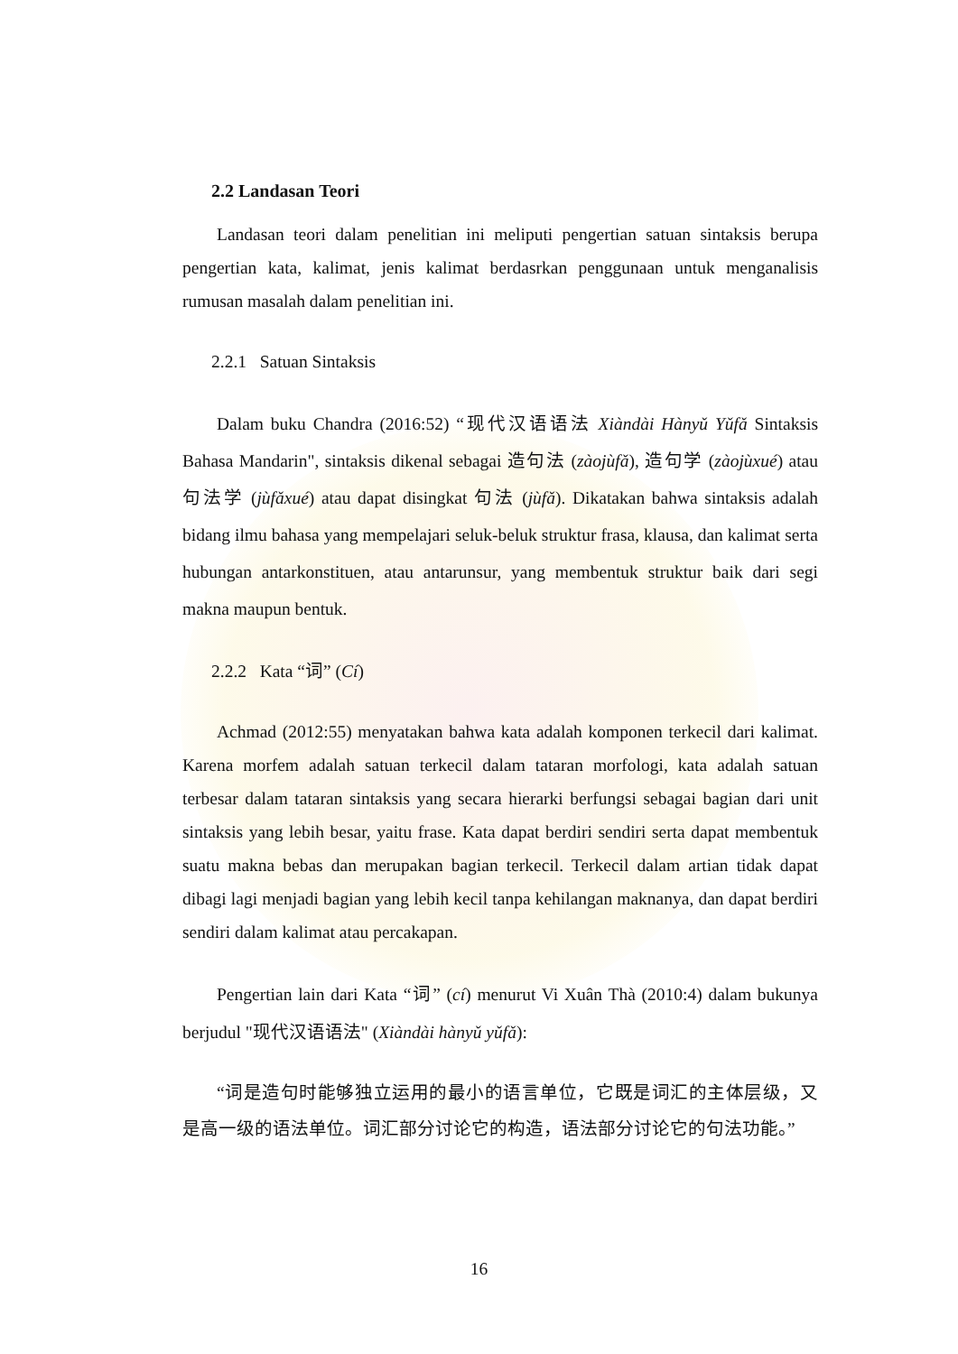2.2 Landasan Teori
Landasan teori dalam penelitian ini meliputi pengertian satuan sintaksis berupa pengertian kata, kalimat, jenis kalimat berdasrkan penggunaan untuk menganalisis rumusan masalah dalam penelitian ini.
2.2.1 Satuan Sintaksis
Dalam buku Chandra (2016:52) “现代汉语语法 Xiàndài Hànyǔ Yǔfǎ Sintaksis Bahasa Mandarin", sintaksis dikenal sebagai 造句法 (zàojùfǎ), 造句学 (zàojùxué) atau 句法学 (jùfǎxué) atau dapat disingkat 句法 (jùfǎ). Dikatakan bahwa sintaksis adalah bidang ilmu bahasa yang mempelajari seluk-beluk struktur frasa, klausa, dan kalimat serta hubungan antarkonstituen, atau antarunsur, yang membentuk struktur baik dari segi makna maupun bentuk.
2.2.2 Kata “词” (Cí)
Achmad (2012:55) menyatakan bahwa kata adalah komponen terkecil dari kalimat. Karena morfem adalah satuan terkecil dalam tataran morfologi, kata adalah satuan terbesar dalam tataran sintaksis yang secara hierarki berfungsi sebagai bagian dari unit sintaksis yang lebih besar, yaitu frase. Kata dapat berdiri sendiri serta dapat membentuk suatu makna bebas dan merupakan bagian terkecil. Terkecil dalam artian tidak dapat dibagi lagi menjadi bagian yang lebih kecil tanpa kehilangan maknanya, dan dapat berdiri sendiri dalam kalimat atau percakapan.
Pengertian lain dari Kata “词” (cí) menurut Vi Xuân Thà (2010:4) dalam bukunya berjudul "现代汉语语法" (Xiàndài hànyǔ yǔfǎ):
“词是造句时能够独立运用的最小的语言单位，它既是词汇的主体层级，又是高一级的语法单位。词汇部分讨论它的构造，语法部分讨论它的句法功能。”
16